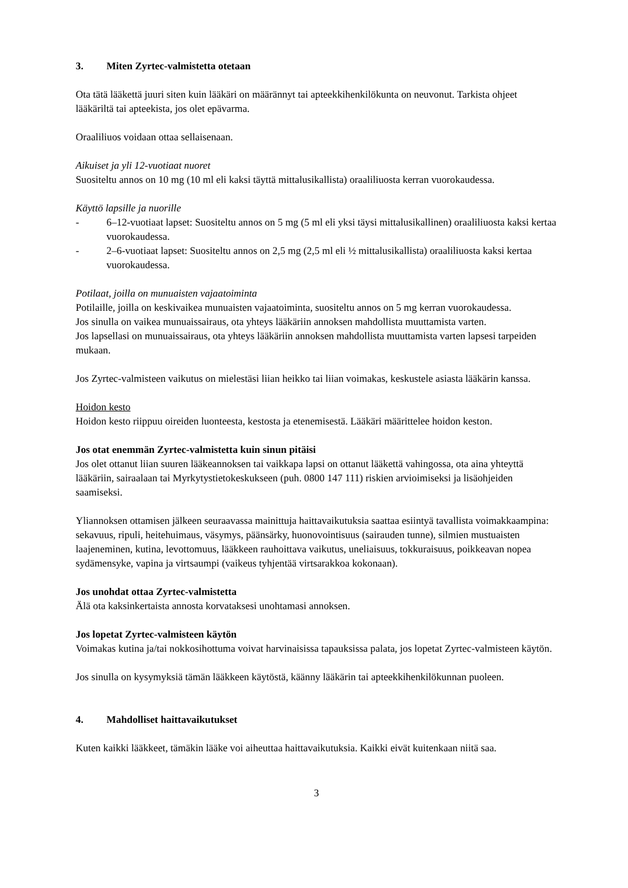3. Miten Zyrtec-valmistetta otetaan
Ota tätä lääkettä juuri siten kuin lääkäri on määrännyt tai apteekkihenkilökunta on neuvonut. Tarkista ohjeet lääkäriltä tai apteekista, jos olet epävarma.
Oraaliliuos voidaan ottaa sellaisenaan.
Aikuiset ja yli 12-vuotiaat nuoret
Suositeltu annos on 10 mg (10 ml eli kaksi täyttä mittalusikallista) oraaliliuosta kerran vuorokaudessa.
Käyttö lapsille ja nuorille
- 6–12-vuotiaat lapset: Suositeltu annos on 5 mg (5 ml eli yksi täysi mittalusikallinen) oraaliliuosta kaksi kertaa vuorokaudessa.
- 2–6-vuotiaat lapset: Suositeltu annos on 2,5 mg (2,5 ml eli ½ mittalusikallista) oraaliliuosta kaksi kertaa vuorokaudessa.
Potilaat, joilla on munuaisten vajaatoiminta
Potilaille, joilla on keskivaikea munuaisten vajaatoiminta, suositeltu annos on 5 mg kerran vuorokaudessa.
Jos sinulla on vaikea munuaissairaus, ota yhteys lääkäriin annoksen mahdollista muuttamista varten.
Jos lapsellasi on munuaissairaus, ota yhteys lääkäriin annoksen mahdollista muuttamista varten lapsesi tarpeiden mukaan.
Jos Zyrtec-valmisteen vaikutus on mielestäsi liian heikko tai liian voimakas, keskustele asiasta lääkärin kanssa.
Hoidon kesto
Hoidon kesto riippuu oireiden luonteesta, kestosta ja etenemisestä. Lääkäri määrittelee hoidon keston.
Jos otat enemmän Zyrtec-valmistetta kuin sinun pitäisi
Jos olet ottanut liian suuren lääkeannoksen tai vaikkapa lapsi on ottanut lääkettä vahingossa, ota aina yhteyttä lääkäriin, sairaalaan tai Myrkytystietokeskukseen (puh. 0800 147 111) riskien arvioimiseksi ja lisäohjeiden saamiseksi.
Yliannoksen ottamisen jälkeen seuraavassa mainittuja haittavaikutuksia saattaa esiintyä tavallista voimakkaampina: sekavuus, ripuli, heitehuimaus, väsymys, päänsärky, huonovointisuus (sairauden tunne), silmien mustuaisten laajeneminen, kutina, levottomuus, lääkkeen rauhoittava vaikutus, uneliaisuus, tokkuraisuus, poikkeavan nopea sydämensyke, vapina ja virtsaumpi (vaikeus tyhjentää virtsarakkoa kokonaan).
Jos unohdat ottaa Zyrtec-valmistetta
Älä ota kaksinkertaista annosta korvataksesi unohtamasi annoksen.
Jos lopetat Zyrtec-valmisteen käytön
Voimakas kutina ja/tai nokkosihottuma voivat harvinaisissa tapauksissa palata, jos lopetat Zyrtec-valmisteen käytön.
Jos sinulla on kysymyksiä tämän lääkkeen käytöstä, käänny lääkärin tai apteekkihenkilökunnan puoleen.
4. Mahdolliset haittavaikutukset
Kuten kaikki lääkkeet, tämäkin lääke voi aiheuttaa haittavaikutuksia. Kaikki eivät kuitenkaan niitä saa.
3